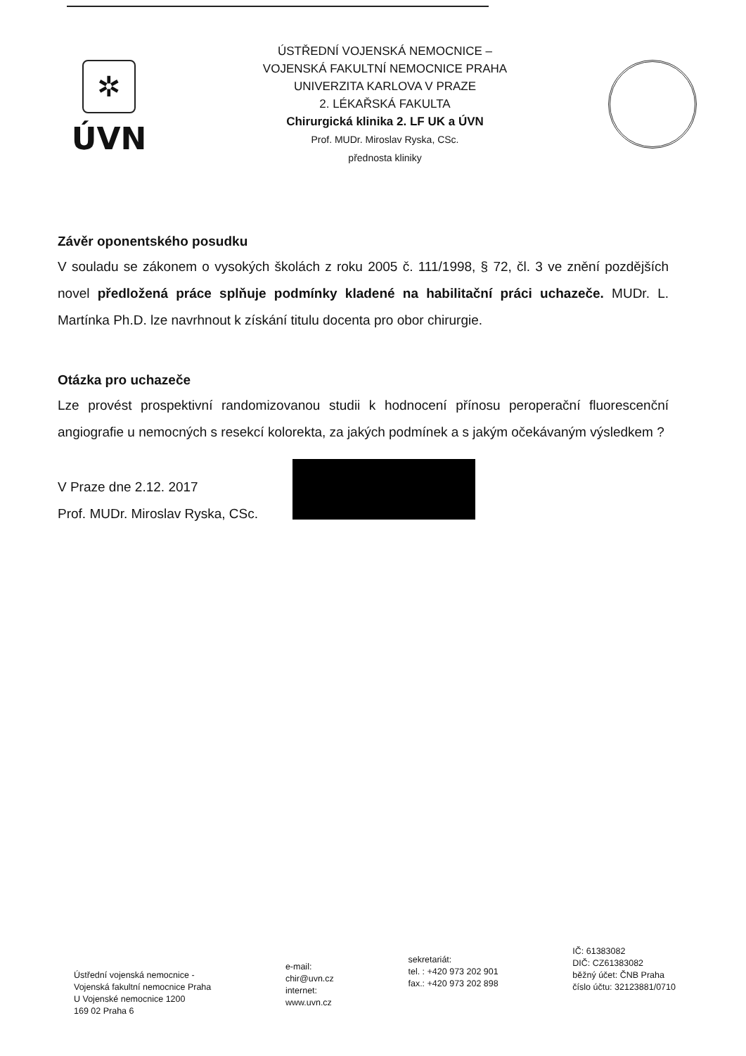✲
ÚVN
ÚSTŘEDNÍ VOJENSKÁ NEMOCNICE –
VOJENSKÁ FAKULTNÍ NEMOCNICE PRAHA
UNIVERZITA KARLOVA V PRAZE
2. LÉKAŘSKÁ FAKULTA
Chirurgická klinika 2. LF UK a ÚVN
Prof. MUDr. Miroslav Ryska, CSc.
přednosta kliniky
Závěr oponentského posudku
V souladu se zákonem o vysokých školách z roku 2005 č. 111/1998, § 72, čl. 3 ve znění pozdějších novel předložená práce splňuje podmínky kladené na habilitační práci uchazeče. MUDr. L. Martínka Ph.D. lze navrhnout k získání titulu docenta pro obor chirurgie.
Otázka pro uchazeče
Lze provést prospektivní randomizovanou studii k hodnocení přínosu peroperační fluorescenční angiografie u nemocných s resekcí kolorekta, za jakých podmínek a s jakým očekávaným výsledkem ?
V Praze dne 2.12. 2017
Prof. MUDr. Miroslav Ryska, CSc.
Ústřední vojenská nemocnice -
Vojenská fakultní nemocnice Praha
U Vojenské nemocnice 1200
169 02 Praha 6
e-mail:
chir@uvn.cz
internet:
www.uvn.cz
sekretariát:
tel. : +420 973 202 901
fax.: +420 973 202 898
IČ: 61383082
DIČ: CZ61383082
běžný účet: ČNB Praha
číslo účtu: 32123881/0710